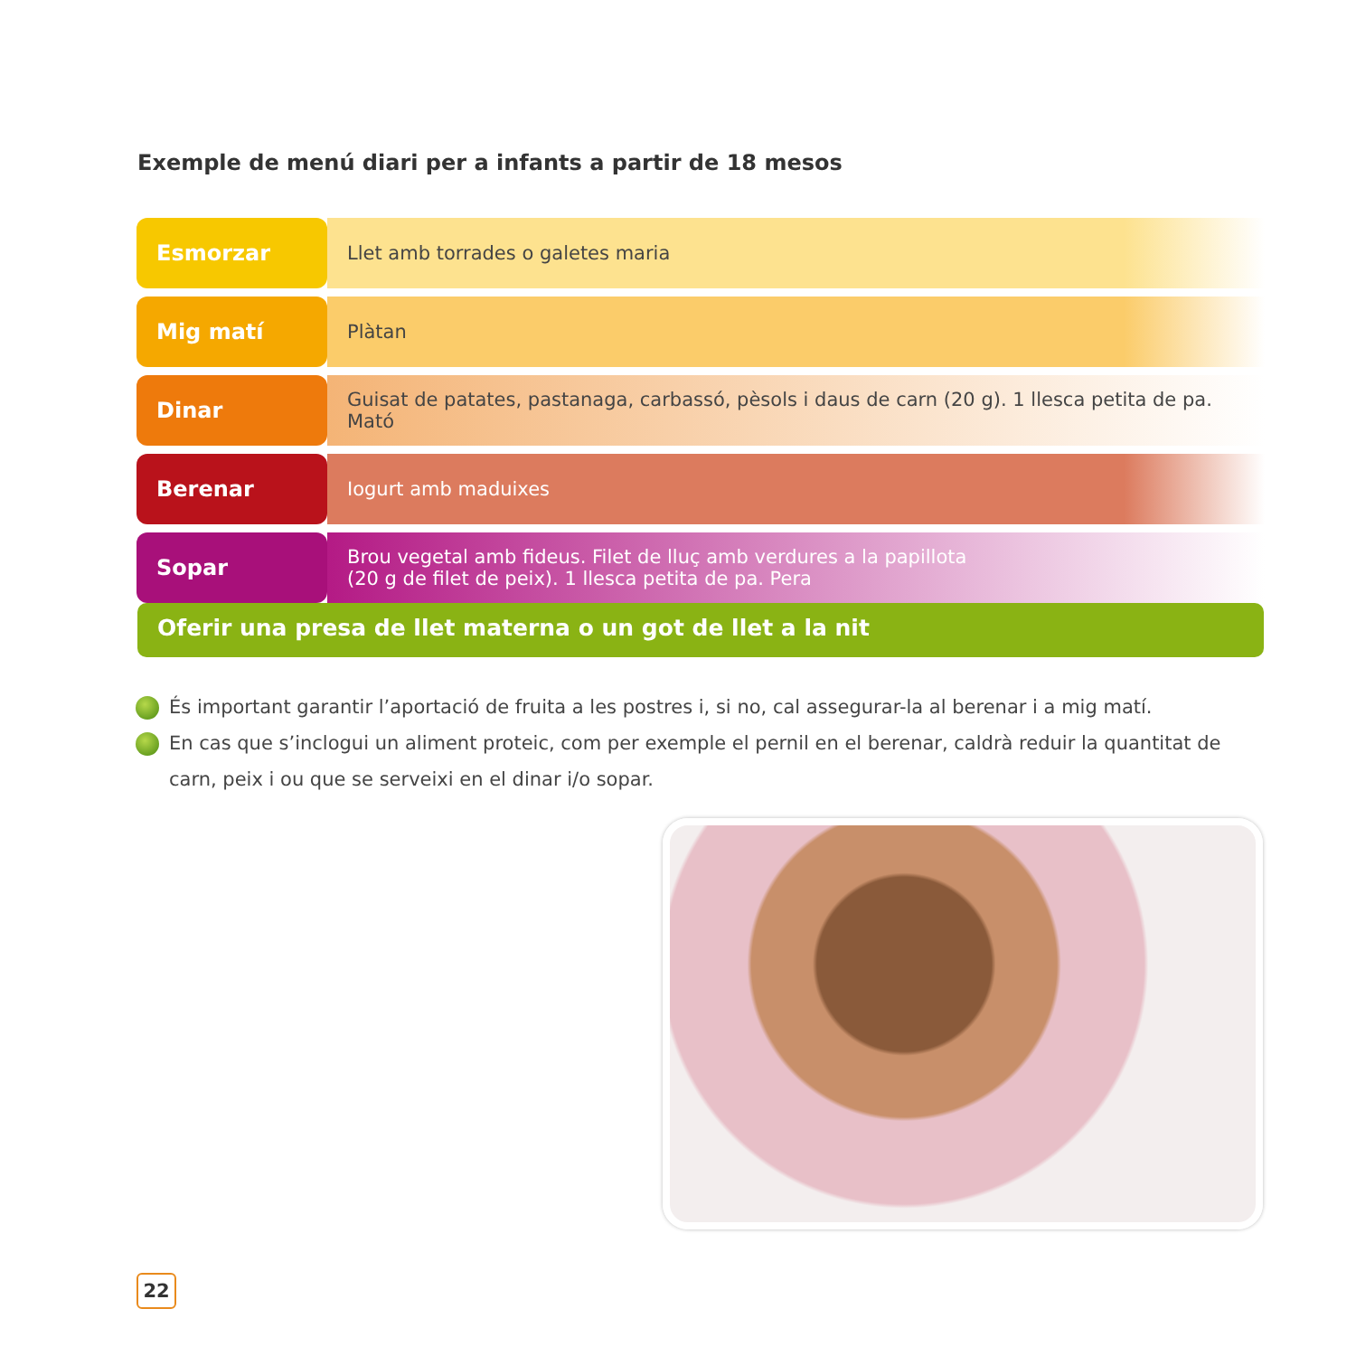Exemple de menú diari per a infants a partir de 18 mesos
| Esmorzar | Llet amb torrades o galetes maria |
| Mig matí | Plàtan |
| Dinar | Guisat de patates, pastanaga, carbassó, pèsols i daus de carn (20 g). 1 llesca petita de pa. Mató |
| Berenar | Iogurt amb maduixes |
| Sopar | Brou vegetal amb fideus. Filet de lluç amb verdures a la papillota (20 g de filet de peix). 1 llesca petita de pa. Pera |
Oferir una presa de llet materna o un got de llet a la nit
És important garantir l’aportació de fruita a les postres i, si no, cal assegurar-la al berenar i a mig matí.
En cas que s’inclogui un aliment proteic, com per exemple el pernil en el berenar, caldrà reduir la quantitat de carn, peix i ou que se serveixi en el dinar i/o sopar.
22